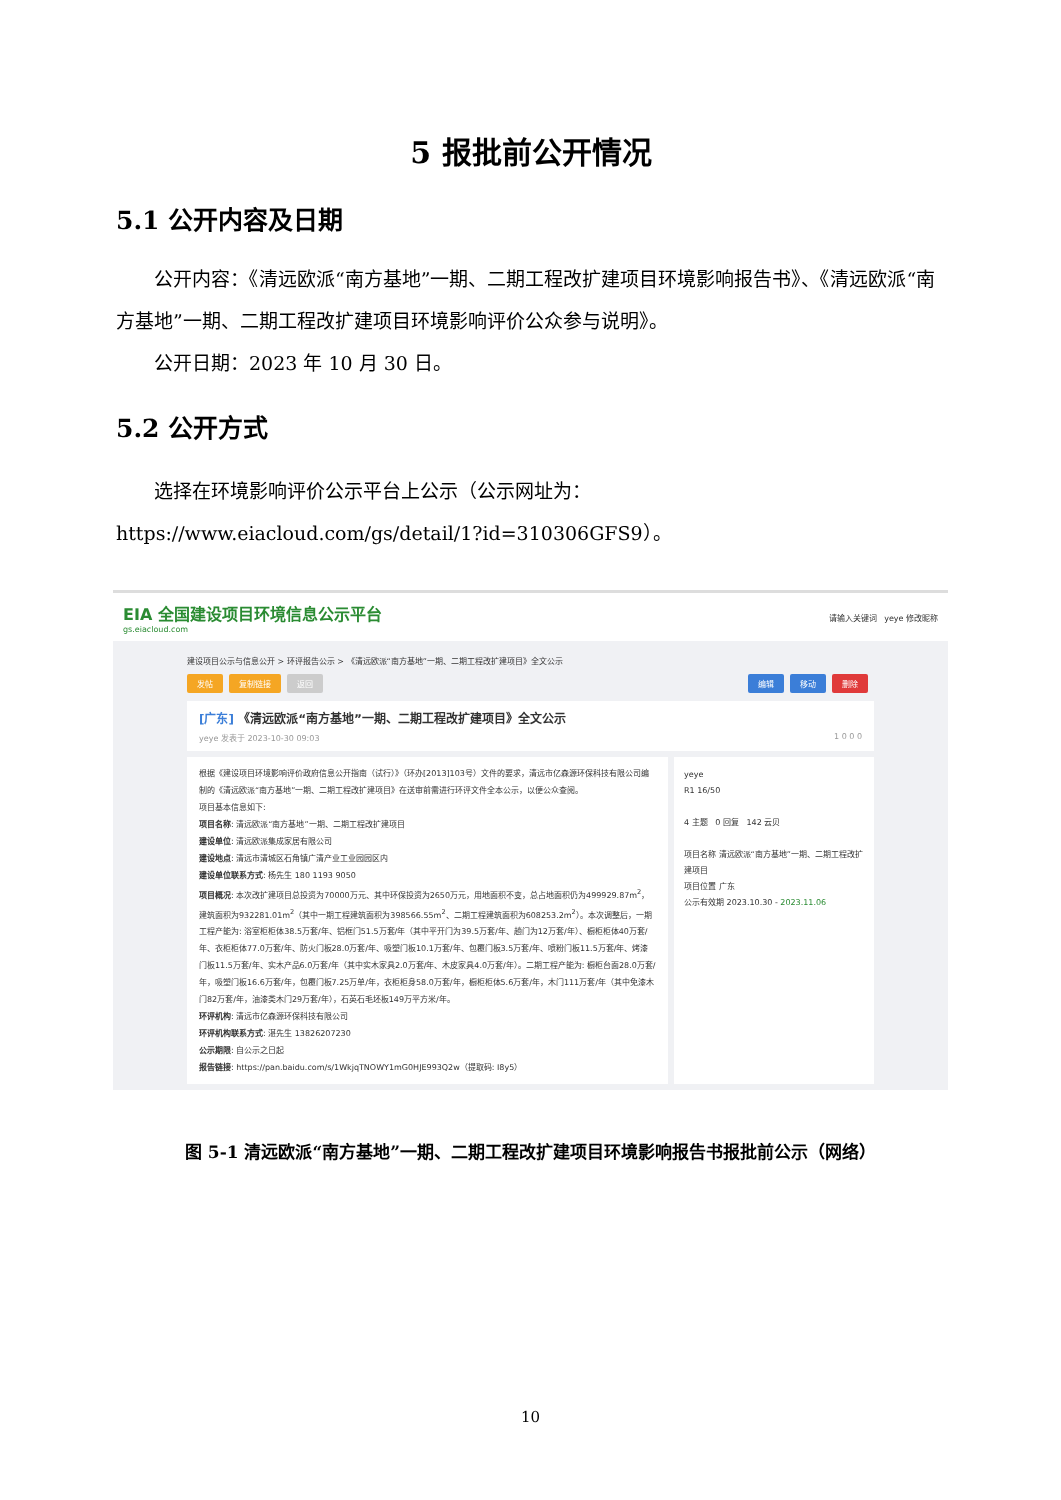5 报批前公开情况
5.1 公开内容及日期
  公开内容：《清远欧派“南方基地”一期、二期工程改扩建项目环境影响报告书》、《清远欧派“南方基地”一期、二期工程改扩建项目环境影响评价公众参与说明》。
  公开日期：2023 年 10 月 30 日。
5.2 公开方式
  选择在环境影响评价公示平台上公示（公示网址为：https://www.eiacloud.com/gs/detail/1?id=310306GFS9）。
EIA 全国建设项目环境信息公示平台
gs.eiacloud.com
请输入关键词 yeye 修改昵称
建设项目公示与信息公开 > 环评报告公示 > 《清远欧派“南方基地”一期、二期工程改扩建项目》全文公示
发帖 复制链接 返回 编辑 移动 删除
[广东] 《清远欧派“南方基地”一期、二期工程改扩建项目》全文公示
yeye 发表于 2023-10-30 09:03 1 0 0 0
根据《建设项目环境影响评价政府信息公开指南（试行）》（环办[2013]103号）文件的要求，清远市亿森源环保科技有限公司编制的《清远欧派“南方基地”一期、二期工程改扩建项目》在送审前需进行环评文件全本公示，以便公众查阅。
项目基本信息如下:
项目名称: 清远欧派“南方基地”一期、二期工程改扩建项目
建设单位: 清远欧派集成家居有限公司
建设地点: 清远市清城区石角镇广清产业工业园园区内
建设单位联系方式: 杨先生 180 1193 9050
项目概况: 本次改扩建项目总投资为70000万元、其中环保投资为2650万元，用地面积不变，总占地面积仍为499929.87m<sup>2</sup>，建筑面积为932281.01m<sup>2</sup>（其中一期工程建筑面积为398566.55m<sup>2</sup>、二期工程建筑面积为608253.2m<sup>2</sup>）。本次调整后，一期工程产能为: 浴室柜柜体38.5万套/年、铝框门51.5万套/年（其中平开门为39.5万套/年、趟门为12万套/年）、橱柜柜体40万套/年、衣柜柜体77.0万套/年、防火门板28.0万套/年、吸塑门板10.1万套/年、包覆门板3.5万套/年、喷粉门板11.5万套/年、烤漆门板11.5万套/年、实木产品6.0万套/年（其中实木家具2.0万套/年、木皮家具4.0万套/年）。二期工程产能为: 橱柜台面28.0万套/年，吸塑门板16.6万套/年，包覆门板7.25万单/年，衣柜柜身58.0万套/年，橱柜柜体5.6万套/年，木门111万套/年（其中免漆木门82万套/年，油漆类木门29万套/年），石英石毛坯板149万平方米/年。
环评机构: 清远市亿森源环保科技有限公司
环评机构联系方式: 湛先生 13826207230
公示期限: 自公示之日起
报告链接: https://pan.baidu.com/s/1WkjqTNOWY1mG0HJE993Q2w（提取码: I8y5）
yeye
R1 16/50
4 主题 0 回复 142 云贝
项目名称 清远欧派“南方基地”一期、二期工程改扩建项目
项目位置 广东
公示有效期 2023.10.30 - 2023.11.06
图 5-1 清远欧派“南方基地”一期、二期工程改扩建项目环境影响报告书报批前公示（网络）
10